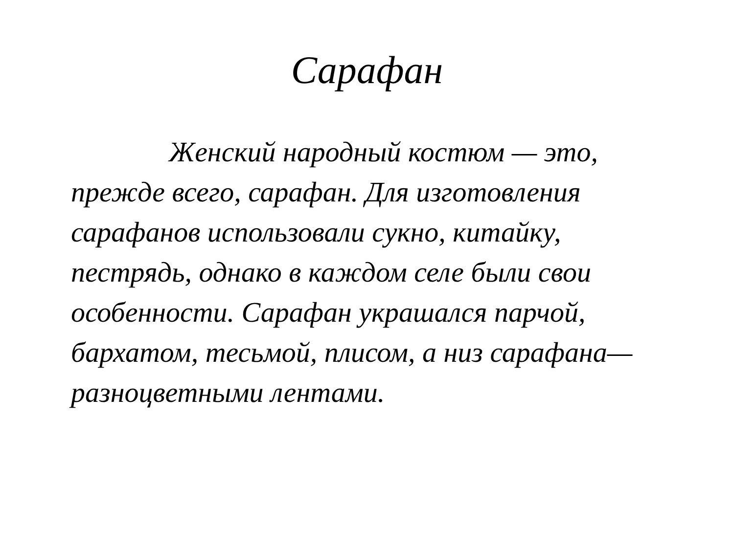Сарафан
Женский народный костюм — это, прежде всего, сарафан. Для изготовления сарафанов использовали сукно, китайку, пестрядь, однако в каждом селе были свои особенности. Сарафан украшался парчой, бархатом, тесьмой, плисом, а низ сарафана— разноцветными лентами.